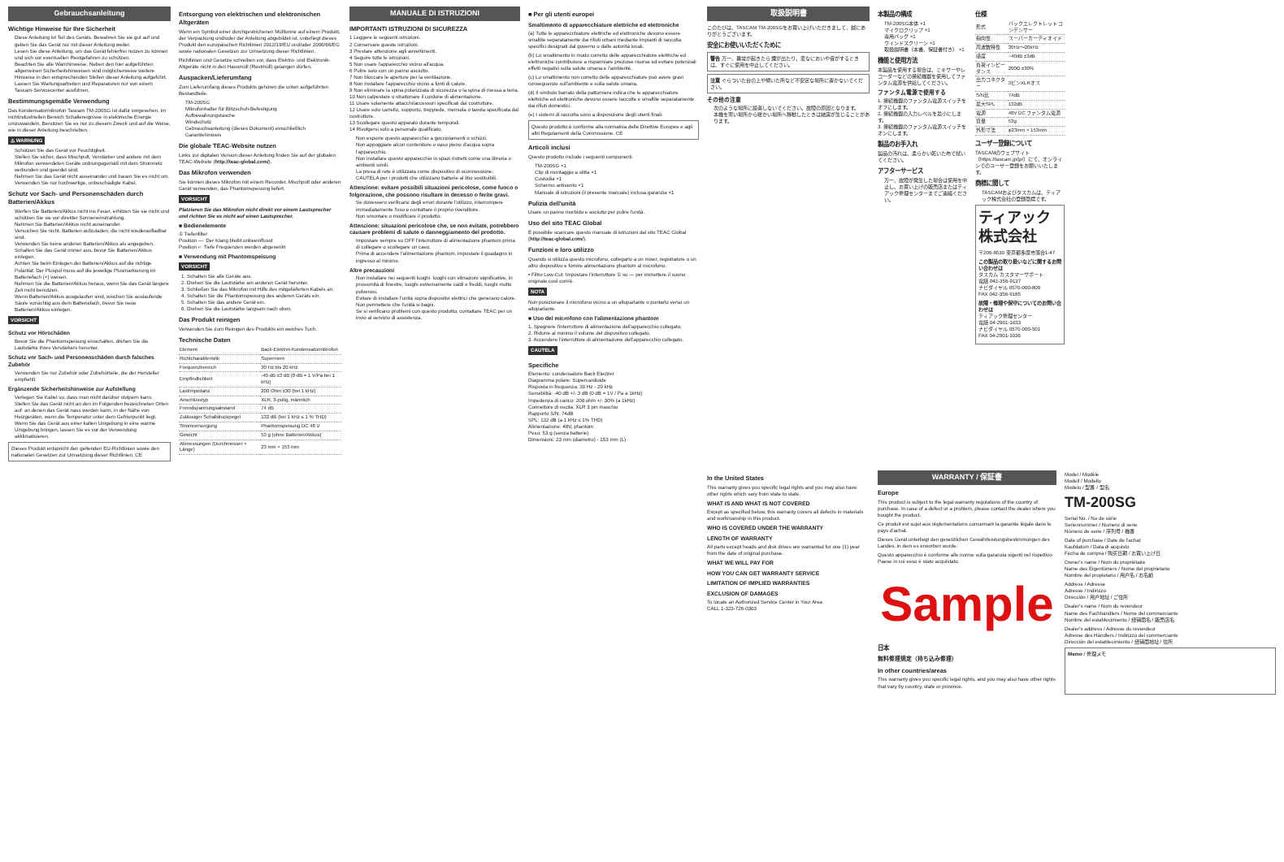Gebrauchsanleitung
Wichtige Hinweise für Ihre Sicherheit
Diese Anleitung ist Teil des Geräts. Bewahren Sie sie gut auf und geben Sie das Gerät nur mit dieser Anleitung weiter.
Lesen Sie diese Anleitung, um das Gerät fehlerfrei nutzen zu können und sich vor eventuellen Restgefahren zu schützen.
Beachten Sie alle Warnhinweise. Neben den hier aufgeführten allgemeinen Sicherheitshinweisen sind möglicherweise weitere Hinweise in den entsprechenden Stellen dieser Anleitung aufgeführt.
Lassen Sie Wartungsarbeiten und Reparaturen nur von einem Tascam-Servicecenter ausführen.
Bestimmungsgemäße Verwendung
Das Kondensatormikrofon Tascam TM-200SG ist dafür vorgesehen, im nichtindustriellen Bereich Schallereignisse in elektrische Energie umzuwandeln. Benutzen Sie es nur zu diesem Zweck und auf die Weise, wie in dieser Anleitung beschrieben.
⚠ WARNUNG
Schützen Sie das Gerät vor Feuchtigkeit.
Stellen Sie sicher, dass Mischpult, Verstärker und andere mit dem Mikrofon verwendeten Geräte ordnungsgemäß mit dem Stromnetz verbunden und geerdet sind.
Nehmen Sie das Gerät nicht auseinander und bauen Sie es nicht um.
Verwenden Sie nur hochwertige, unbeschädigte Kabel.
Schutz vor Sach- und Personenschäden durch Batterien/Akkus
Werfen Sie Batterien/Akkus nicht ins Feuer, erhitzen Sie sie nicht und schützen Sie sie vor direkter Sonneneinstrahlung.
Nehmen Sie Batterien/Akkus nicht auseinander.
Versuchen Sie nicht, Batterien aufzuladen, die nicht wiederaufladbar sind.
Verwenden Sie keine anderen Batterien/Akkus als angegeben.
Schalten Sie das Gerät immer aus, bevor Sie Batterien/Akkus einlegen.
Achten Sie beim Einlegen der Batterien/Akkus auf die richtige Polarität: Der Pluspol muss auf die jeweilige Plusmarkierung im Batteriefach (+) weisen.
Nehmen Sie die Batterien/Akkus heraus, wenn Sie das Gerät längere Zeit nicht benutzen.
Wenn Batterien/Akkus ausgelaufen sind, wischen Sie auslaufende Säure vorsichtig aus dem Batteriefach, bevor Sie neue Batterien/Akkus einlegen.
VORSICHT
Schutz vor Hörschäden
Bevor Sie die Phantomspeisung einschalten, drehen Sie die Lautstärke Ihres Verstärkers herunter.
Schutz vor Sach- und Personenschäden durch falsches Zubehör
Verwenden Sie nur Zubehör oder Zubehörteile, die der Hersteller empfiehlt.
Ergänzende Sicherheitshinweise zur Aufstellung
Verlegen Sie Kabel so, dass man nicht darüber stolpern kann.
Stellen Sie das Gerät nicht an den im Folgenden bezeichneten Orten auf: an denen das Gerät nass werden kann, in der Nähe von Heizgeräten, wenn die Temperatur unter dem Gefrierpunkt liegt.
Wenn Sie das Gerät aus einer kalten Umgebung in eine warme Umgebung bringen, lassen Sie es vor der Verwendung akklimatisieren.
Dieses Produkt entspricht den geltenden EU-Richtlinien sowie den nationalen Gesetzen zur Umsetzung dieser Richtlinien. CE
Entsorgung von elektrischen und elektronischen Altgeräten
Wenn ein Symbol einer durchgestrichenen Mülltonne auf einem Produkt, der Verpackung und/oder der Anleitung abgebildet ist, unterliegt dieses Produkt den europäischen Richtlinien 2012/19/EU und/oder 2006/66/EG sowie nationalen Gesetzen zur Umsetzung dieser Richtlinien.
Richtlinien und Gesetze schreiben vor, dass Elektro- und Elektronik-Altgeräte nicht in den Hausmüll (Restmüll) gelangen dürfen.
Auspacken/Lieferumfang
Zum Lieferumfang dieses Produkts gehören die unten aufgeführten Bestandteile.
TM-200SG
Mikrofonhalter für Blitzschuh-Befestigung
Aufbewahrungstasche
Windschutz
Gebrauchsanleitung (dieses Dokument) einschließlich Garantiehinweis
Die globale TEAC-Website nutzen
Links zur digitalen Version dieser Anleitung finden Sie auf der globalen TEAC-Website (http://teac-global.com/).
Das Mikrofon verwenden
Sie können dieses Mikrofon mit einem Recorder, Mischpult oder anderen Gerät verwenden, das Phantomspeisung liefert.
VORSICHT
Platzieren Sie das Mikrofon nicht direkt vor einem Lautsprecher und richten Sie es nicht auf einen Lautsprecher.
■ Bedienelemente
① Tiefenfilter
Position —: Der Klang bleibt unbeeinflusst
Position ⌐: Tiefe Frequenzen werden abgesenkt
■ Verwendung mit Phantomspeisung
VORSICHT
1. Schalten Sie alle Geräte aus.
2. Drehen Sie die Lautstärke am anderen Gerät herunter.
3. Schließen Sie das Mikrofon mit Hilfe des mitgelieferten Kabels an.
4. Schalten Sie die Phantomspeisung des anderen Geräts ein.
5. Schalten Sie das andere Gerät ein.
6. Drehen Sie die Lautstärke langsam nach oben.
Das Produkt reinigen
Verwenden Sie zum Reinigen des Produkts ein weiches Tuch.
Technische Daten
| Element | Back-Elektret-Kondensatormikrofon |
| Richtcharakteristik | Superniere |
| Frequenzbereich | 30 Hz bis 20 kHz |
| Empfindlichkeit | -40 dB ±3 dB (0 dB = 1 V/Pa bei 1 kHz) |
| Lastimpedanz | 200 Ohm ±30 (bei 1 kHz) |
| Anschlusstyp | XLR, 3-polig, männlich |
| Fremdspannungsabstand | 74 dB |
| Zulässiger Schalldruckpegel | 132 dB (bei 1 kHz ≤ 1 % THD) |
| Stromversorgung | Phantomspeisung DC 48 V |
| Gewicht | 53 g (ohne Batterien/Akkus) |
| Abmessungen (Durchmesser × Länge) | 23 mm × 153 mm |
MANUALE DI ISTRUZIONI
IMPORTANTI ISTRUZIONI DI SICUREZZA
1 Leggere le seguenti istruzioni.
2 Conservare queste istruzioni.
3 Prestare attenzione agli avvertimenti.
4 Seguire tutte le istruzioni.
5 Non usare l'apparecchio vicino all'acqua.
6 Pulire solo con un panno asciutto.
7 Non bloccare le aperture per la ventilazione.
8 Non installare l'apparecchio vicino a fonti di calore.
9 Non eliminare la spina polarizzata di sicurezza o la spina di messa a terra.
10 Non calpestare o strattonare il cordone di alimentazione.
11 Usare solamente attacchi/accessori specificati dal costruttore.
12 Usare solo carrello, supporto, treppiede, mensola o tavola specificata dal costruttore.
13 Scollegare questo apparato durante temporali.
14 Rivolgersi solo a personale qualificato.
Non esporre questo apparecchio a gocciolamenti o schizzi.
Non appoggiare alcun contenitore o vaso pieno d'acqua sopra l'apparecchio.
Non installare questo apparecchio in spazi ristretti come una libreria o ambienti simili.
La presa di rete è utilizzata come dispositivo di sconnessione.
CAUTELA per i prodotti che utilizzano batterie al litio sostituibili.
Attenzione: evitare possibili situazioni pericolose, come fuoco o folgorazione, che possono risultare in decesso o ferite gravi.
Se dovessero verificarsi degli errori durante l'utilizzo, interrompere immediatamente l'uso e contattare il proprio rivenditore.
Non smontare o modificare il prodotto.
Attenzione: situazioni pericolose che, se non evitate, potrebbero causare problemi di salute o danneggiamento del prodotto.
Impostare sempre su OFF l'interruttore di alimentazione phantom prima di collegare o scollegare un cavo.
Prima di accendere l'alimentazione phantom, impostare il guadagno in ingresso al minimo.
Altre precauzioni
Non installare nei seguenti luoghi: luoghi con vibrazioni significative, in prossimità di finestre, luoghi estremamente caldi o freddi, luoghi molto polverosi.
Evitare di installare l'unità sopra dispositivi elettrici che generano calore.
Non permettere che l'unità si bagni.
Se si verificano problemi con questo prodotto, contattare TEAC per un invio al servizio di assistenza.
■ Per gli utenti europei
Smaltimento di apparecchiature elettriche ed elettroniche
(a) Tutte le apparecchiature elettriche ed elettroniche devono essere smaltite separatamente dai rifiuti urbani mediante impianti di raccolta specifici designati dal governo o dalle autorità locali.
(b) Lo smaltimento in modo corretto delle apparecchiature elettriche ed elettroniche contribuisce a risparmiare preziose risorse ed evitare potenziali effetti negativi sulla salute umana e l'ambiente.
(c) Lo smaltimento non corretto delle apparecchiature può avere gravi conseguenze sull'ambiente e sulla salute umana.
(d) Il simbolo barrato della pattumiera indica che le apparecchiature elettriche ed elettroniche devono essere raccolte e smaltite separatamente dai rifiuti domestici.
(e) I sistemi di raccolta sono a disposizione degli utenti finali.
Questo prodotto è conforme alla normativa delle Direttive Europee e agli altri Regolamenti della Commissione. CE
Articoli inclusi
Questo prodotto include i seguenti componenti.
TM-200SG ×1
Clip di montaggio a slitta ×1
Custodia ×1
Schermo antivento ×1
Manuale di istruzioni (il presente manuale) inclusa garanzia ×1
Pulizia dell'unità
Usare un panno morbido e asciutto per pulire l'unità.
Uso del sito TEAC Global
È possibile scaricare questo manuale di istruzioni dal sito TEAC Global (http://teac-global.com/).
Funzioni e loro utilizzo
Quando si utilizza questo microfono, collegarlo a un mixer, registratore o un altro dispositivo e fornire alimentazione phantom al microfono.
• Filtro Low-Cut: Impostare l'interruttore ① su — per immettere il suono originale così com'è.
NOTA
Non posizionare il microfono vicino a un altoparlante o puntarlo verso un altoparlante.
■ Uso del microfono con l'alimentazione phantom
1. Spegnere l'interruttore di alimentazione dell'apparecchio collegato.
2. Ridurre al minimo il volume del dispositivo collegato.
3. Accendere l'interruttore di alimentazione dell'apparecchio collegato.
CAUTELA
Specifiche
Elemento: condensatore Back Electret
Diagramma polare: Supercardioide
Risposta in frequenza: 30 Hz - 20 kHz
Sensibilità: -40 dB +/- 3 dB (0 dB = 1V / Pa a 1kHz)
Impedenza di carico: 200 ohm +/- 30% (a 1kHz)
Connettore di uscita: XLR 3 pin maschio
Rapporto S/N: 74dB
SPL: 132 dB (a 1 kHz ≤ 1% THD)
Alimentazione: 48V, phantom
Peso: 53 g (senza batterie)
Dimensioni: 23 mm (diametro) - 153 mm (L)
取扱説明書
このたびは、TASCAM TM-200SGをお買い上げいただきまして、誠にありがとうございます。
安全にお使いいただくために
警告 万一、異常が起きたら 煙が出たり、変なにおいや音がするときは、すぐに使用を中止してください。
注意 ぐらついた台の上や傾いた所など不安定な場所に置かないでください。
その他の注意
次のような場所に設置しないでください。故障の原因となります。
本機を寒い場所から暖かい場所へ移動したときは結露が生じることがあります。
本製品の構成
TM-200SG本体 ×1
マイクロクリップ ×1
専用バッグ ×1
ウインドスクリーン ×1
取扱説明書（本書、保証書付き） ×1
機能と使用方法
本製品を使用する場合は、ミキサーやレコーダーなどの接続機器を使用してファンタム電源を供給してください。
ファンタム電源で使用する
1. 接続機器のファンタム電源スイッチをオフにします。
2. 接続機器の入力レベルを最小にします。
3. 接続機器のファンタム電源スイッチをオンにします。
製品のお手入れ
製品の汚れは、柔らかい乾いた布で拭いてください。
アフターサービス
万一、故障が発生した場合は使用を中止し、お買い上げの販売店またはティアック修理センターまでご連絡ください。
仕様
| 形式 | バックエレクトレット コンデンサー |
| 指向性 | スーパーカーディオイド |
| 周波数特性 | 30Hz～20kHz |
| 感度 | −40dB ±3dB |
| 負荷インピーダンス | 200Ω ±30% |
| 出力コネクター | 3ピンXLRオス |
| S/N比 | 74dB |
| 最大SPL | 132dB |
| 電源 | 48V DC ファンタム電源 |
| 質量 | 53g |
| 外形寸法 | φ23mm × 153mm |
ユーザー登録について
TASCAMのウェブサイト（https://tascam.jp/jp/）にて、オンラインでのユーザー登録をお願いいたします。
商標に関して
TASCAMおよびタスカムは、ティアック株式会社の登録商標です。
ティアック株式会社
〒206-8530 東京都多摩市落合1-47
この製品の取り扱いなどに関するお問い合わせは
タスカム カスタマーサポート
電話 042-356-9137
ナビダイヤル 0570-000-809
FAX 042-356-9185
故障・修理や保守についてのお問い合わせは
ティアック修理センター
電話 04-2901-1033
ナビダイヤル 0570-000-501
FAX 04-2901-1036
In the United States
This warranty gives you specific legal rights and you may also have other rights which vary from state to state.
WHAT IS AND WHAT IS NOT COVERED
Except as specified below, this warranty covers all defects in materials and workmanship in this product.
WHO IS COVERED UNDER THE WARRANTY
LENGTH OF WARRANTY
All parts except heads and disk drives are warranted for one (1) year from the date of original purchase.
WHAT WE WILL PAY FOR
HOW YOU CAN GET WARRANTY SERVICE
LIMITATION OF IMPLIED WARRANTIES
EXCLUSION OF DAMAGES
To locate an Authorized Service Center in Your Area
CALL 1-323-726-0303
WARRANTY / 保証書
Europe
This product is subject to the legal warranty regulations of the country of purchase. In case of a defect or a problem, please contact the dealer where you bought the product.
Ce produit est sujet aux réglementations concernant la garantie légale dans le pays d'achat.
Dieses Gerät unterliegt den gesetzlichen Gewährleistungsbestimmungen des Landes, in dem es erworben wurde.
Questo apparecchio è conforme alle norme sulla garanzia vigenti nel rispettivo Paese in cui esso è stato acquistato.
Sample
日本
無料修理規定（持ち込み修理）
In other countries/areas
This warranty gives you specific legal rights, and you may also have other rights that vary by country, state or province.
Model / Modèle
Modell / Modello
Modelo / 型番 / 型名
TM-200SG
Serial No. / No de série
Seriennummer / Numero di serie
Número de serie / 序列号 / 機番
Date of purchase / Date de l'achat
Kaufdatum / Data di acquisto
Fecha de compra / 购买日期 / お買い上げ日
Owner's name / Nom du propriétaire
Name des Eigentümers / Nome del proprietario
Nombre del propietario / 用户名 / お名前
Address / Adresse
Adresse / Indirizzo
Dirección / 用户地址 / ご住所
Dealer's name / Nom du revendeur
Name des Fachhändlers / Nome del commerciante
Nombre del establecimiento / 经销商名 / 販売店名
Dealer's address / Adresse du revendeur
Adresse des Händlers / Indirizzo del commerciante
Dirección del establecimiento / 经销商地址 / 住所
Memo / 修理メモ